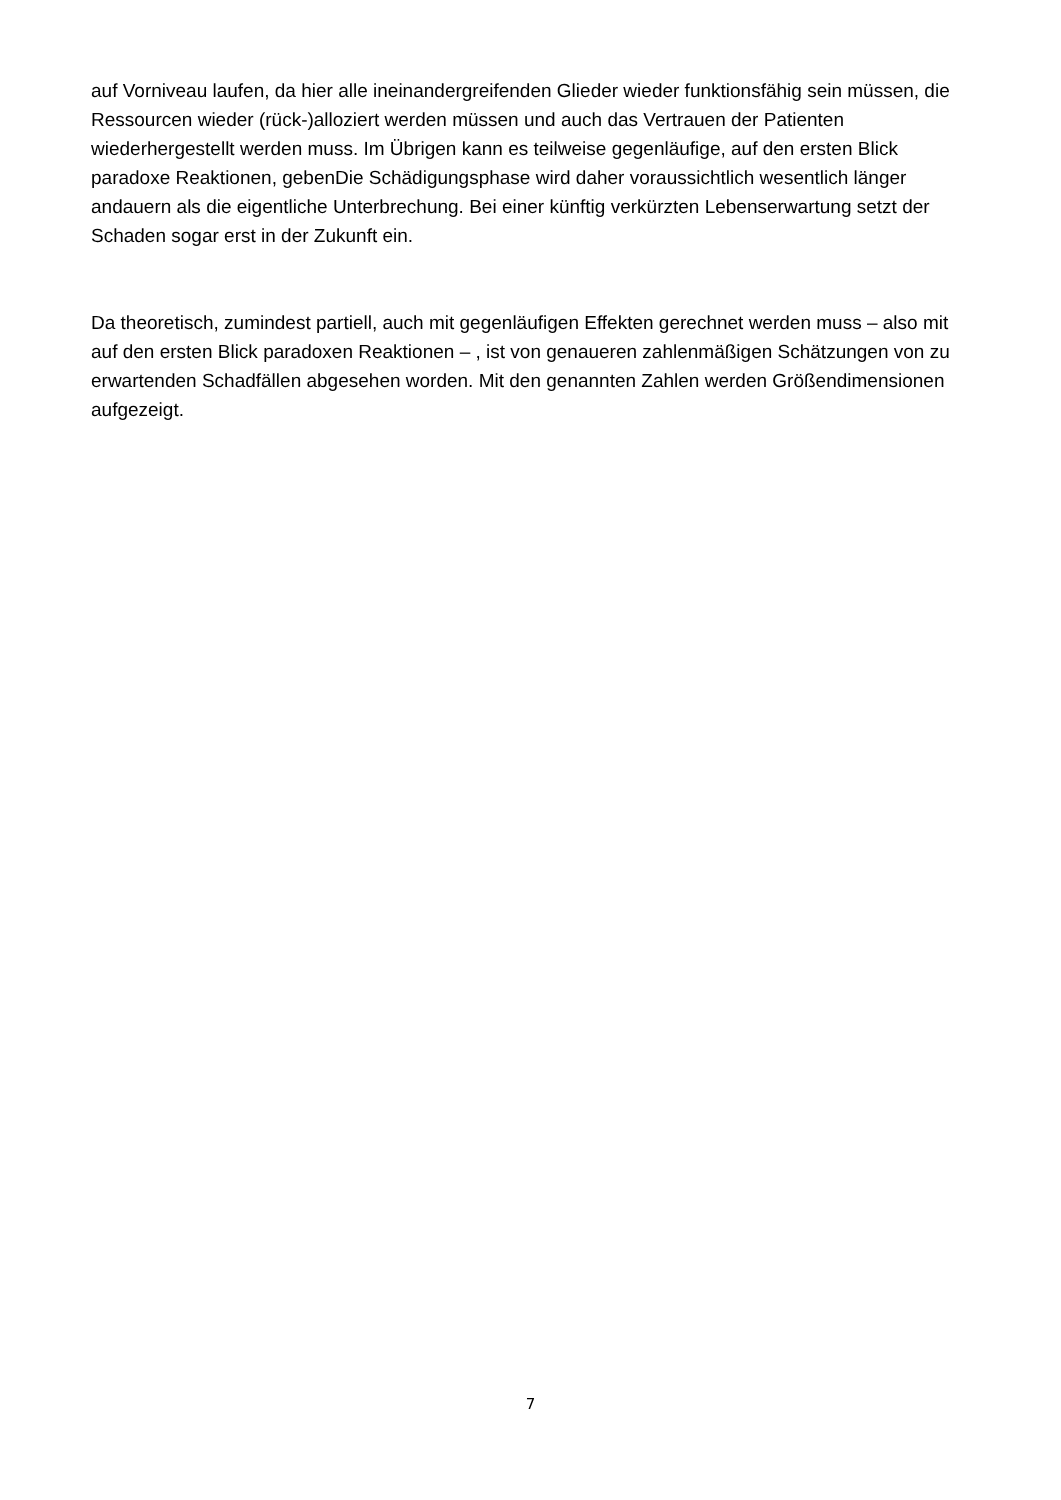auf Vorniveau laufen, da hier alle ineinandergreifenden Glieder wieder funktionsfähig sein müssen, die Ressourcen wieder (rück-)alloziert werden müssen und auch das Vertrauen der Patienten wiederhergestellt werden muss. Im Übrigen kann es teilweise gegenläufige, auf den ersten Blick paradoxe Reaktionen, gebenDie Schädigungsphase wird daher voraussichtlich wesentlich länger andauern als die eigentliche Unterbrechung. Bei einer künftig verkürzten Lebenserwartung setzt der Schaden sogar erst in der Zukunft ein.
Da theoretisch, zumindest partiell, auch mit gegenläufigen Effekten gerechnet werden muss – also mit auf den ersten Blick paradoxen Reaktionen – , ist von genaueren zahlenmäßigen Schätzungen von zu erwartenden Schadfällen abgesehen worden. Mit den genannten Zahlen werden Größendimensionen aufgezeigt.
7